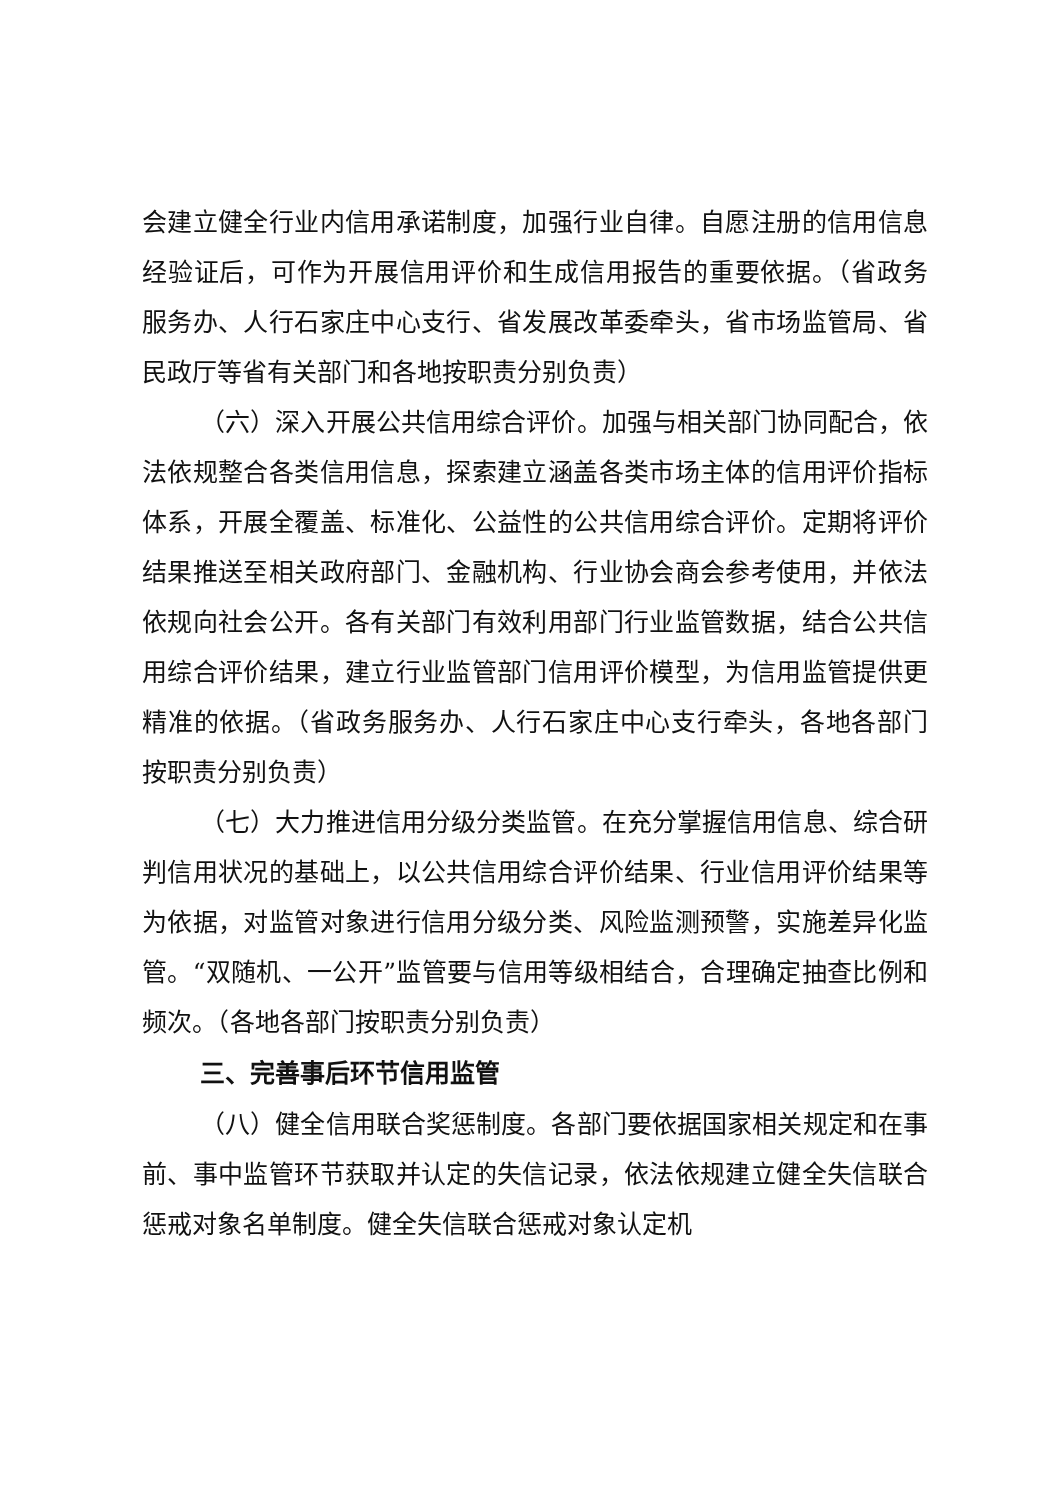会建立健全行业内信用承诺制度，加强行业自律。自愿注册的信用信息经验证后，可作为开展信用评价和生成信用报告的重要依据。（省政务服务办、人行石家庄中心支行、省发展改革委牵头，省市场监管局、省民政厅等省有关部门和各地按职责分别负责）
（六）深入开展公共信用综合评价。加强与相关部门协同配合，依法依规整合各类信用信息，探索建立涵盖各类市场主体的信用评价指标体系，开展全覆盖、标准化、公益性的公共信用综合评价。定期将评价结果推送至相关政府部门、金融机构、行业协会商会参考使用，并依法依规向社会公开。各有关部门有效利用部门行业监管数据，结合公共信用综合评价结果，建立行业监管部门信用评价模型，为信用监管提供更精准的依据。（省政务服务办、人行石家庄中心支行牵头，各地各部门按职责分别负责）
（七）大力推进信用分级分类监管。在充分掌握信用信息、综合研判信用状况的基础上，以公共信用综合评价结果、行业信用评价结果等为依据，对监管对象进行信用分级分类、风险监测预警，实施差异化监管。“双随机、一公开”监管要与信用等级相结合，合理确定抽查比例和频次。（各地各部门按职责分别负责）
三、完善事后环节信用监管
（八）健全信用联合奖惩制度。各部门要依据国家相关规定和在事前、事中监管环节获取并认定的失信记录，依法依规建立健全失信联合惩戒对象名单制度。健全失信联合惩戒对象认定机